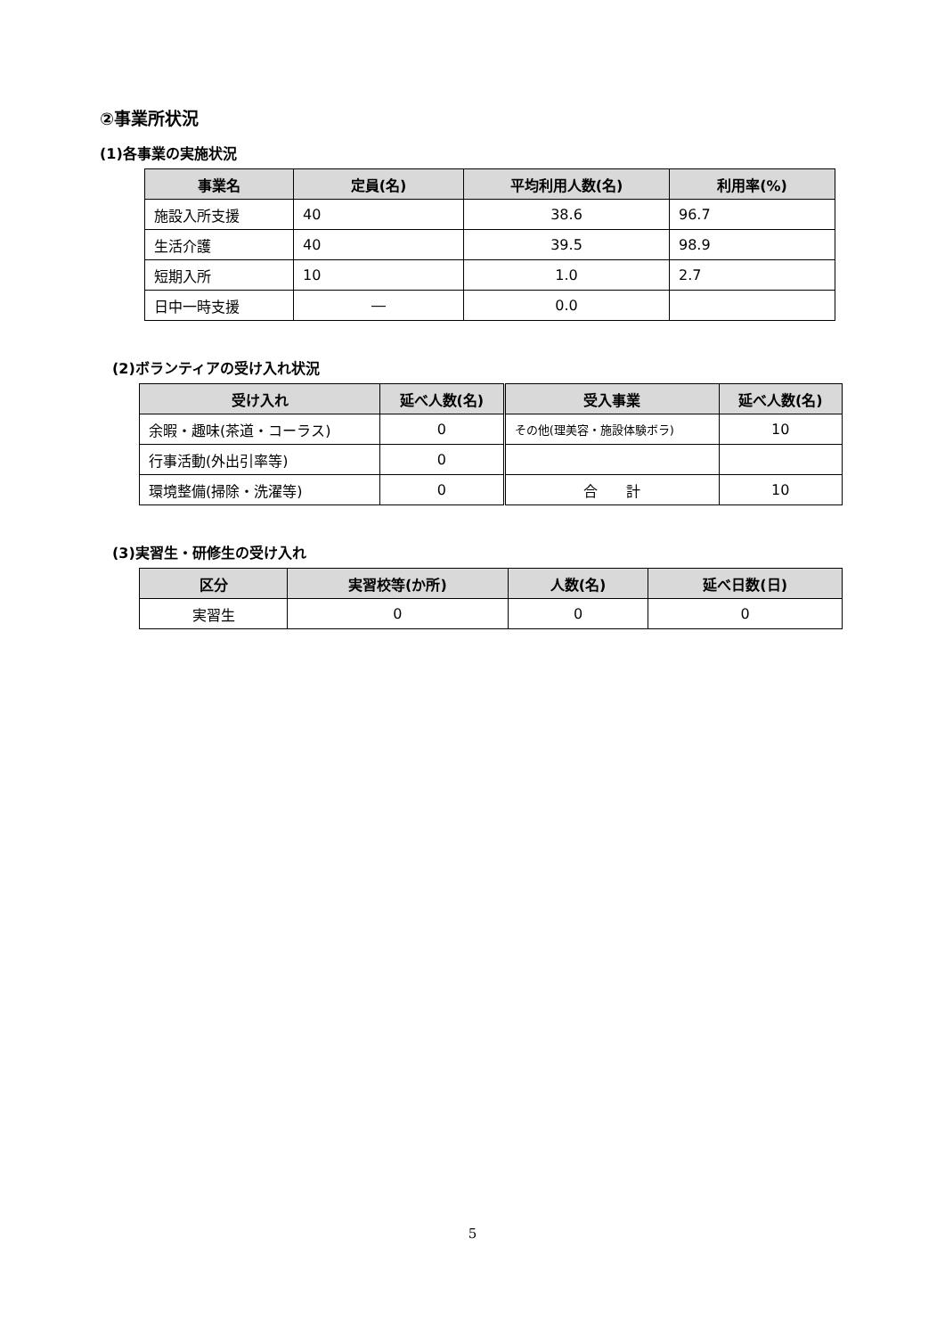②事業所状況
(1)各事業の実施状況
| 事業名 | 定員(名) | 平均利用人数(名) | 利用率(%) |
| --- | --- | --- | --- |
| 施設入所支援 | 40 | 38.6 | 96.7 |
| 生活介護 | 40 | 39.5 | 98.9 |
| 短期入所 | 10 | 1.0 | 2.7 |
| 日中一時支援 | ― | 0.0 | |
(2)ボランティアの受け入れ状況
| 受け入れ | 延べ人数(名) | 受入事業 | 延べ人数(名) |
| --- | --- | --- | --- |
| 余暇・趣味(茶道・コーラス) | 0 | その他(理美容・施設体験ボラ) | 10 |
| 行事活動(外出引率等) | 0 | | |
| 環境整備(掃除・洗濯等) | 0 | 合 計 | 10 |
(3)実習生・研修生の受け入れ
| 区分 | 実習校等(か所) | 人数(名) | 延べ日数(日) |
| --- | --- | --- | --- |
| 実習生 | 0 | 0 | 0 |
5